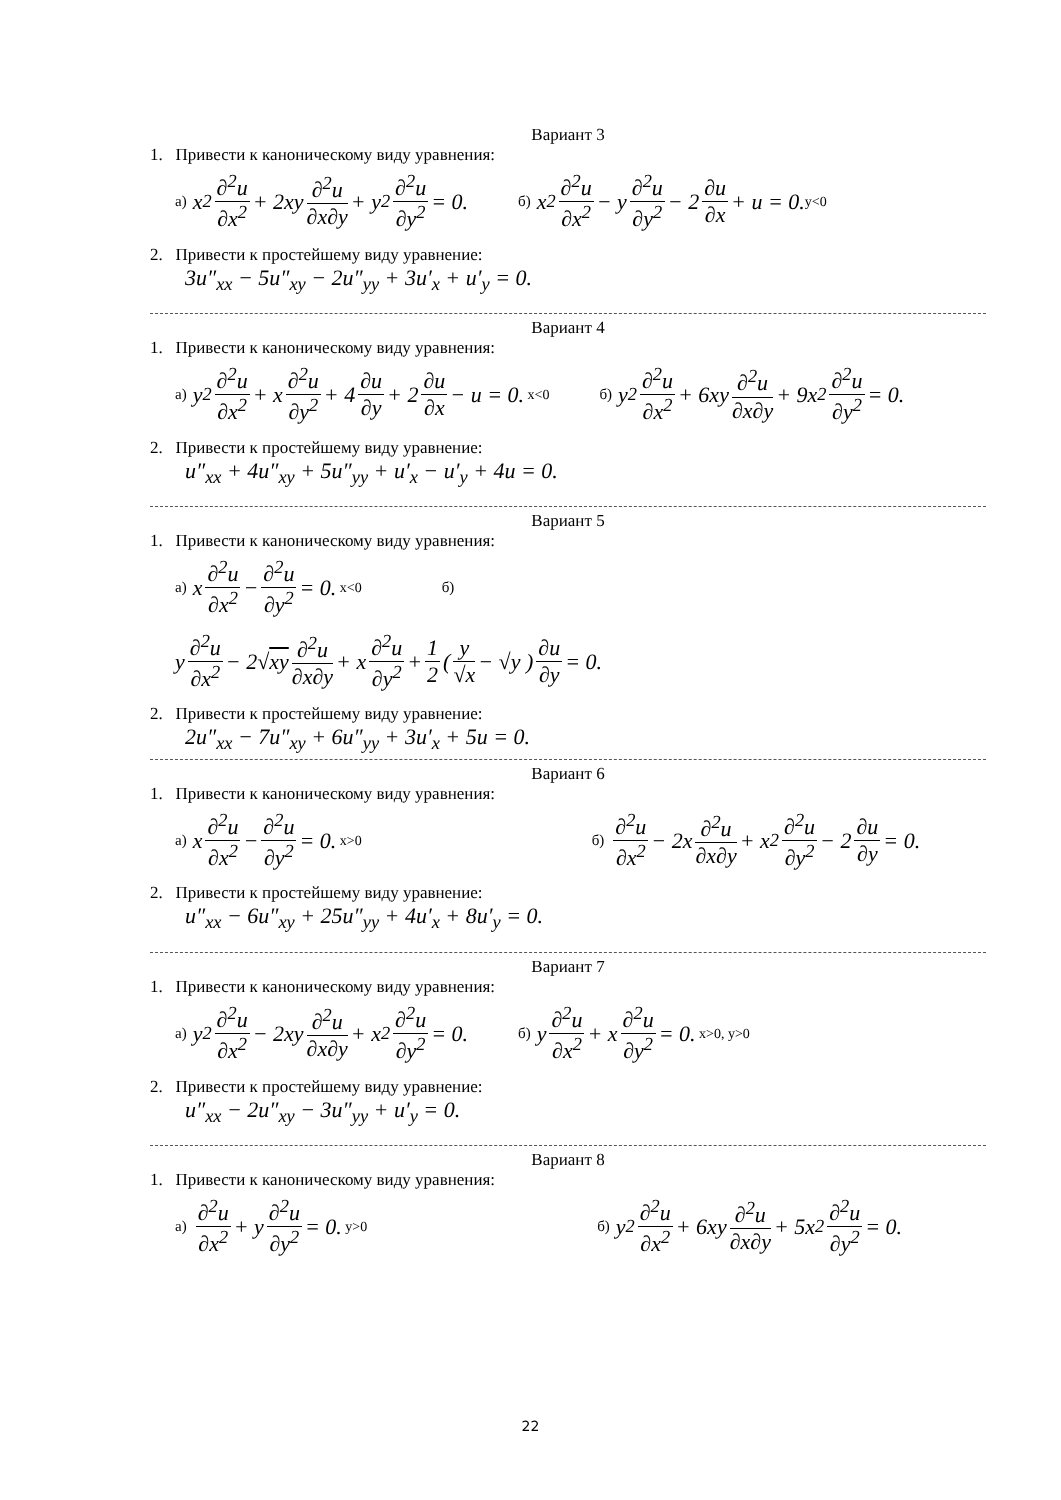Вариант 3
1. Привести к каноническому виду уравнения:
а) x<sup>2</sup> ∂<sup>2</sup>u ∂x<sup>2</sup> + 2xy ∂<sup>2</sup>u ∂x∂y + y<sup>2</sup> ∂<sup>2</sup>u ∂y<sup>2</sup> = 0. б) x<sup>2</sup> ∂<sup>2</sup>u ∂x<sup>2</sup> − y ∂<sup>2</sup>u ∂y<sup>2</sup> − 2 ∂u ∂x + u = 0. y<0
2. Привести к простейшему виду уравнение:
3u″<sub>xx</sub> − 5u″<sub>xy</sub> − 2u″<sub>yy</sub> + 3u′<sub>x</sub> + u′<sub>y</sub> = 0.
Вариант 4
1. Привести к каноническому виду уравнения:
а) y<sup>2</sup> ∂<sup>2</sup>u ∂x<sup>2</sup> + x ∂<sup>2</sup>u ∂y<sup>2</sup> + 4 ∂u ∂y + 2 ∂u ∂x − u = 0. x<0 б) y<sup>2</sup> ∂<sup>2</sup>u ∂x<sup>2</sup> + 6xy ∂<sup>2</sup>u ∂x∂y + 9x<sup>2</sup> ∂<sup>2</sup>u ∂y<sup>2</sup> = 0.
2. Привести к простейшему виду уравнение:
u″<sub>xx</sub> + 4u″<sub>xy</sub> + 5u″<sub>yy</sub> + u′<sub>x</sub> − u′<sub>y</sub> + 4u = 0.
Вариант 5
1. Привести к каноническому виду уравнения:
а) x ∂<sup>2</sup>u ∂x<sup>2</sup> − ∂<sup>2</sup>u ∂y<sup>2</sup> = 0. x<0 б)
y ∂<sup>2</sup>u ∂x<sup>2</sup> − 2√ xy ∂<sup>2</sup>u ∂x∂y + x ∂<sup>2</sup>u ∂y<sup>2</sup> + 1 2 (y √x − √y ) ∂u ∂y = 0.
2. Привести к простейшему виду уравнение:
2u″<sub>xx</sub> − 7u″<sub>xy</sub> + 6u″<sub>yy</sub> + 3u′<sub>x</sub> + 5u = 0.
Вариант 6
1. Привести к каноническому виду уравнения:
а) x ∂<sup>2</sup>u ∂x<sup>2</sup> − ∂<sup>2</sup>u ∂y<sup>2</sup> = 0. x>0 б) ∂<sup>2</sup>u ∂x<sup>2</sup> − 2x ∂<sup>2</sup>u ∂x∂y + x<sup>2</sup> ∂<sup>2</sup>u ∂y<sup>2</sup> − 2 ∂u ∂y = 0.
2. Привести к простейшему виду уравнение:
u″<sub>xx</sub> − 6u″<sub>xy</sub> + 25u″<sub>yy</sub> + 4u′<sub>x</sub> + 8u′<sub>y</sub> = 0.
Вариант 7
1. Привести к каноническому виду уравнения:
а) y<sup>2</sup> ∂<sup>2</sup>u ∂x<sup>2</sup> − 2xy ∂<sup>2</sup>u ∂x∂y + x<sup>2</sup> ∂<sup>2</sup>u ∂y<sup>2</sup> = 0. б) y ∂<sup>2</sup>u ∂x<sup>2</sup> + x ∂<sup>2</sup>u ∂y<sup>2</sup> = 0. x>0, y>0
2. Привести к простейшему виду уравнение:
u″<sub>xx</sub> − 2u″<sub>xy</sub> − 3u″<sub>yy</sub> + u′<sub>y</sub> = 0.
Вариант 8
1. Привести к каноническому виду уравнения:
а) ∂<sup>2</sup>u ∂x<sup>2</sup> + y ∂<sup>2</sup>u ∂y<sup>2</sup> = 0. y>0 б) y<sup>2</sup> ∂<sup>2</sup>u ∂x<sup>2</sup> + 6xy ∂<sup>2</sup>u ∂x∂y + 5x<sup>2</sup> ∂<sup>2</sup>u ∂y<sup>2</sup> = 0.
22